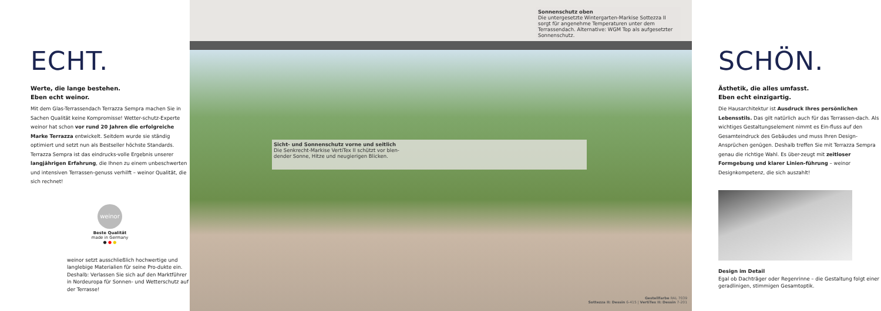ECHT.
Werte, die lange bestehen.
Eben echt weinor.
Mit dem Glas-Terrassendach Terrazza Sempra machen Sie in Sachen Qualität keine Kompromisse! Wetter-schutz-Experte weinor hat schon vor rund 20 Jahren die erfolgreiche Marke Terrazza entwickelt. Seitdem wurde sie ständig optimiert und setzt nun als Bestseller höchste Standards. Terrazza Sempra ist das eindrucks-volle Ergebnis unserer langjährigen Erfahrung, die Ihnen zu einem unbeschwerten und intensiven Terrassen-genuss verhilft – weinor Qualität, die sich rechnet!
weinor
Beste Qualität
made in Germany
● ● ●
weinor setzt ausschließlich hochwertige und langlebige Materialien für seine Pro-dukte ein. Deshalb: Verlassen Sie sich auf den Marktführer in Nordeuropa für Sonnen- und Wetterschutz auf der Terrasse!
Sonnenschutz oben
Die untergesetzte Wintergarten-Markise Sottezza II sorgt für angenehme Temperaturen unter dem Terrassendach. Alternative: WGM Top als aufgesetzter Sonnenschutz.
Sicht- und Sonnenschutz vorne und seitlich
Die Senkrecht-Markise VertiTex II schützt vor blen-
dender Sonne, Hitze und neugierigen Blicken.
Gestellfarbe RAL 7039
Sottezza II: Dessin 6-415 | VertiTex II: Dessin 7-201
SCHÖN.
Ästhetik, die alles umfasst.
Eben echt einzigartig.
Die Hausarchitektur ist Ausdruck Ihres persönlichen Lebensstils. Das gilt natürlich auch für das Terrassen-dach. Als wichtiges Gestaltungselement nimmt es Ein-fluss auf den Gesamteindruck des Gebäudes und muss Ihren Design-Ansprüchen genügen. Deshalb treffen Sie mit Terrazza Sempra genau die richtige Wahl. Es über-zeugt mit zeitloser Formgebung und klarer Linien-führung – weinor Designkompetenz, die sich auszahlt!
Design im Detail
Egal ob Dachträger oder Regenrinne – die Gestaltung folgt einer geradlinigen, stimmigen Gesamtoptik.